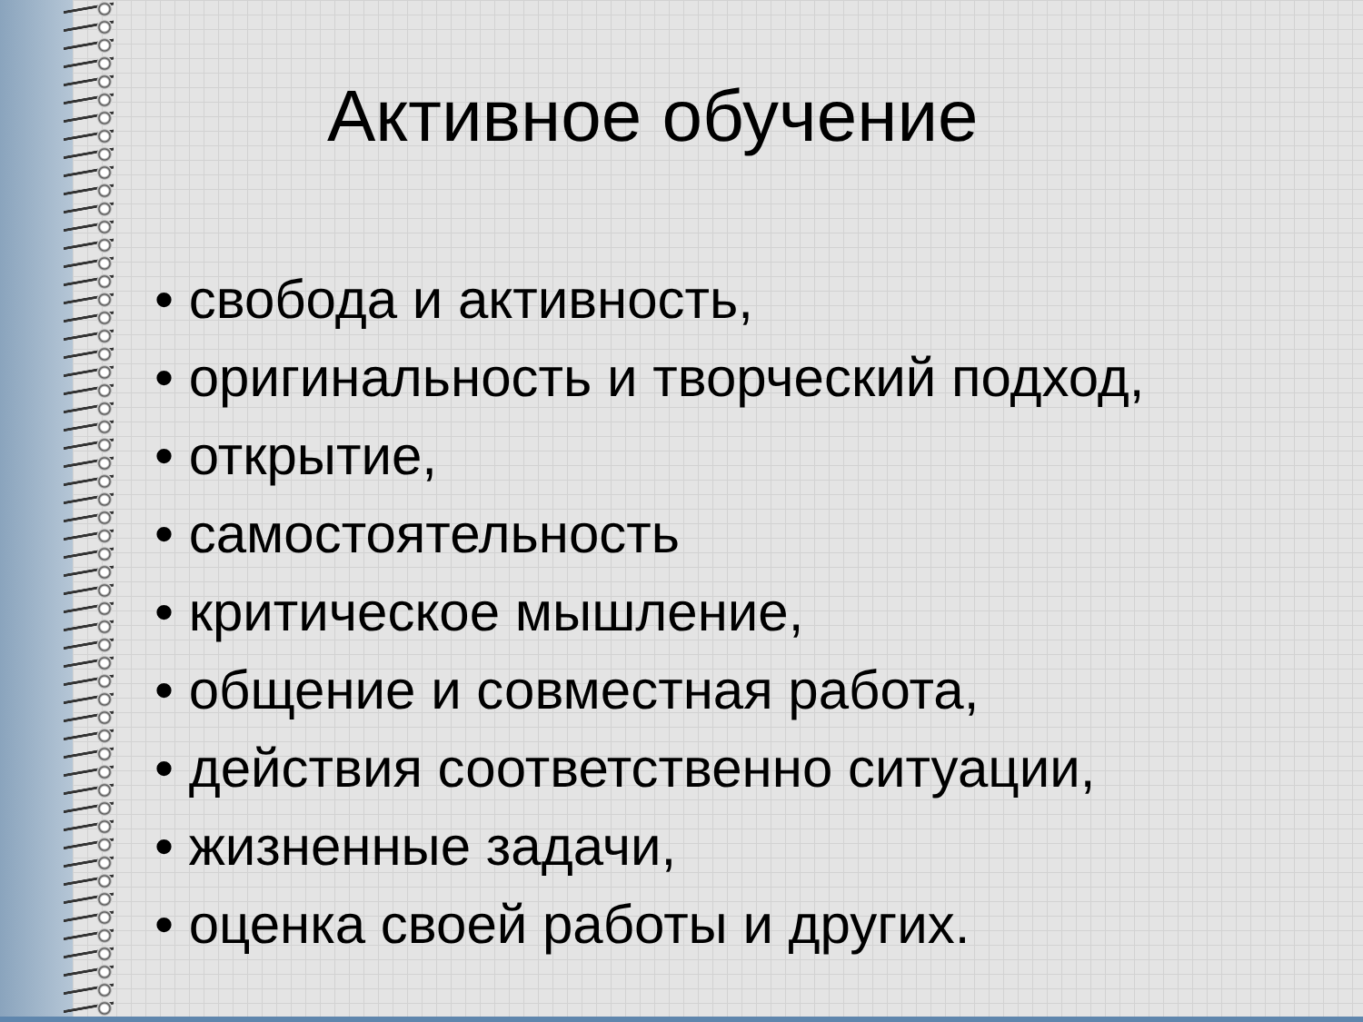Активное обучение
• свобода и активность,
• оригинальность и творческий подход,
• открытие,
• самостоятельность
• критическое мышление,
• общение и совместная работа,
• действия соответственно ситуации,
• жизненные задачи,
• оценка своей работы и других.